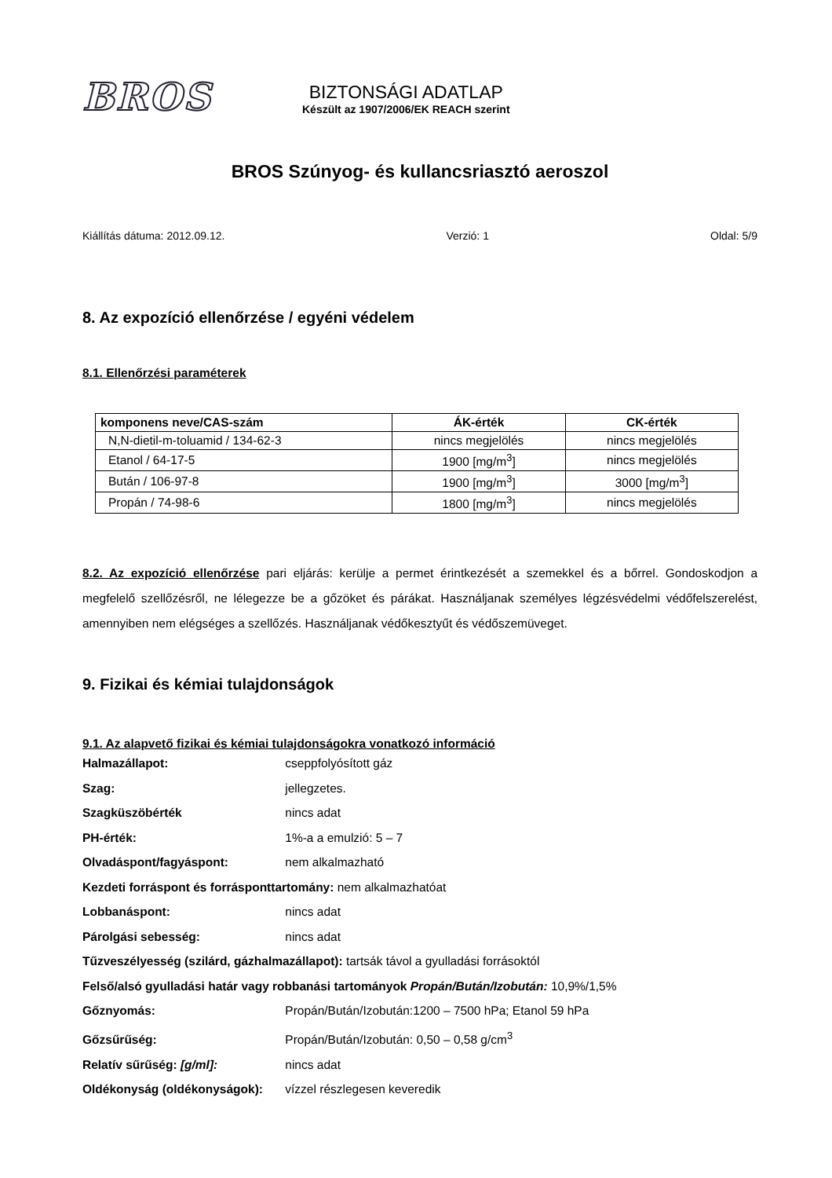BROS
BIZTONSÁGI ADATLAP
Készült az 1907/2006/EK REACH szerint
BROS Szúnyog- és kullancsriasztó aeroszol
Kiállítás dátuma: 2012.09.12. Verzió: 1 Oldal: 5/9
8. Az expozíció ellenőrzése / egyéni védelem
8.1. Ellenőrzési paraméterek
| komponens neve/CAS-szám | ÁK-érték | CK-érték |
| --- | --- | --- |
| N,N-dietil-m-toluamid / 134-62-3 | nincs megjelölés | nincs megjelölés |
| Etanol / 64-17-5 | 1900 [mg/m<sup>3</sup>] | nincs megjelölés |
| Bután / 106-97-8 | 1900 [mg/m<sup>3</sup>] | 3000 [mg/m<sup>3</sup>] |
| Propán / 74-98-6 | 1800 [mg/m<sup>3</sup>] | nincs megjelölés |
8.2. Az expozíció ellenőrzése pari eljárás: kerülje a permet érintkezését a szemekkel és a bőrrel. Gondoskodjon a megfelelő szellőzésről, ne lélegezze be a gőzöket és párákat. Használjanak személyes légzésvédelmi védőfelszerelést, amennyiben nem elégséges a szellőzés. Használjanak védőkesztyűt és védőszemüveget.
9. Fizikai és kémiai tulajdonságok
9.1. Az alapvető fizikai és kémiai tulajdonságokra vonatkozó információ
Halmazállapot: cseppfolyósított gáz
Szag: jellegzetes.
Szagküszöbérték nincs adat
PH-érték: 1%-a a emulzió: 5 – 7
Olvadáspont/fagyáspont: nem alkalmazható
Kezdeti forráspont és forrásponttartomány: nem alkalmazhatóat
Lobbanáspont: nincs adat
Párolgási sebesség: nincs adat
Tűzveszélyesség (szilárd, gázhalmazállapot): tartsák távol a gyulladási forrásoktól
Felső/alsó gyulladási határ vagy robbanási tartományok Propán/Bután/Izobután: 10,9%/1,5%
Gőznyomás: Propán/Bután/Izobután:1200 – 7500 hPa; Etanol 59 hPa
Gőzsűrűség: Propán/Bután/Izobután: 0,50 – 0,58 g/cm<sup>3</sup>
Relatív sűrűség: [g/ml]: nincs adat
Oldékonyság (oldékonyságok): vízzel részlegesen keveredik